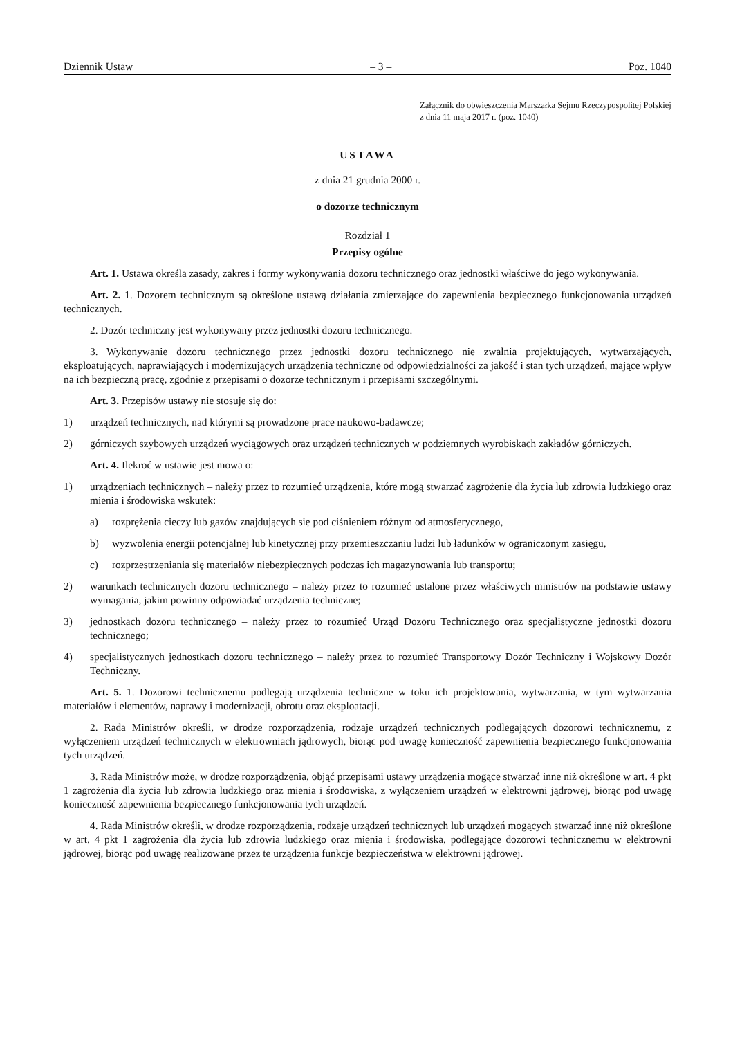Dziennik Ustaw – 3 – Poz. 1040
Załącznik do obwieszczenia Marszałka Sejmu Rzeczypospolitej Polskiej z dnia 11 maja 2017 r. (poz. 1040)
USTAWA
z dnia 21 grudnia 2000 r.
o dozorze technicznym
Rozdział 1
Przepisy ogólne
Art. 1. Ustawa określa zasady, zakres i formy wykonywania dozoru technicznego oraz jednostki właściwe do jego wykonywania.
Art. 2. 1. Dozorem technicznym są określone ustawą działania zmierzające do zapewnienia bezpiecznego funkcjonowania urządzeń technicznych.
2. Dozór techniczny jest wykonywany przez jednostki dozoru technicznego.
3. Wykonywanie dozoru technicznego przez jednostki dozoru technicznego nie zwalnia projektujących, wytwarzających, eksploatujących, naprawiających i modernizujących urządzenia techniczne od odpowiedzialności za jakość i stan tych urządzeń, mające wpływ na ich bezpieczną pracę, zgodnie z przepisami o dozorze technicznym i przepisami szczególnymi.
Art. 3. Przepisów ustawy nie stosuje się do:
1) urządzeń technicznych, nad którymi są prowadzone prace naukowo-badawcze;
2) górniczych szybowych urządzeń wyciągowych oraz urządzeń technicznych w podziemnych wyrobiskach zakładów górniczych.
Art. 4. Ilekroć w ustawie jest mowa o:
1) urządzeniach technicznych – należy przez to rozumieć urządzenia, które mogą stwarzać zagrożenie dla życia lub zdrowia ludzkiego oraz mienia i środowiska wskutek:
a) rozprężenia cieczy lub gazów znajdujących się pod ciśnieniem różnym od atmosferycznego,
b) wyzwolenia energii potencjalnej lub kinetycznej przy przemieszczaniu ludzi lub ładunków w ograniczonym zasięgu,
c) rozprzestrzeniania się materiałów niebezpiecznych podczas ich magazynowania lub transportu;
2) warunkach technicznych dozoru technicznego – należy przez to rozumieć ustalone przez właściwych ministrów na podstawie ustawy wymagania, jakim powinny odpowiadać urządzenia techniczne;
3) jednostkach dozoru technicznego – należy przez to rozumieć Urząd Dozoru Technicznego oraz specjalistyczne jednostki dozoru technicznego;
4) specjalistycznych jednostkach dozoru technicznego – należy przez to rozumieć Transportowy Dozór Techniczny i Wojskowy Dozór Techniczny.
Art. 5. 1. Dozorowi technicznemu podlegają urządzenia techniczne w toku ich projektowania, wytwarzania, w tym wytwarzania materiałów i elementów, naprawy i modernizacji, obrotu oraz eksploatacji.
2. Rada Ministrów określi, w drodze rozporządzenia, rodzaje urządzeń technicznych podlegających dozorowi technicznemu, z wyłączeniem urządzeń technicznych w elektrowniach jądrowych, biorąc pod uwagę konieczność zapewnienia bezpiecznego funkcjonowania tych urządzeń.
3. Rada Ministrów może, w drodze rozporządzenia, objąć przepisami ustawy urządzenia mogące stwarzać inne niż określone w art. 4 pkt 1 zagrożenia dla życia lub zdrowia ludzkiego oraz mienia i środowiska, z wyłączeniem urządzeń w elektrowni jądrowej, biorąc pod uwagę konieczność zapewnienia bezpiecznego funkcjonowania tych urządzeń.
4. Rada Ministrów określi, w drodze rozporządzenia, rodzaje urządzeń technicznych lub urządzeń mogących stwarzać inne niż określone w art. 4 pkt 1 zagrożenia dla życia lub zdrowia ludzkiego oraz mienia i środowiska, podlegające dozorowi technicznemu w elektrowni jądrowej, biorąc pod uwagę realizowane przez te urządzenia funkcje bezpieczeństwa w elektrowni jądrowej.